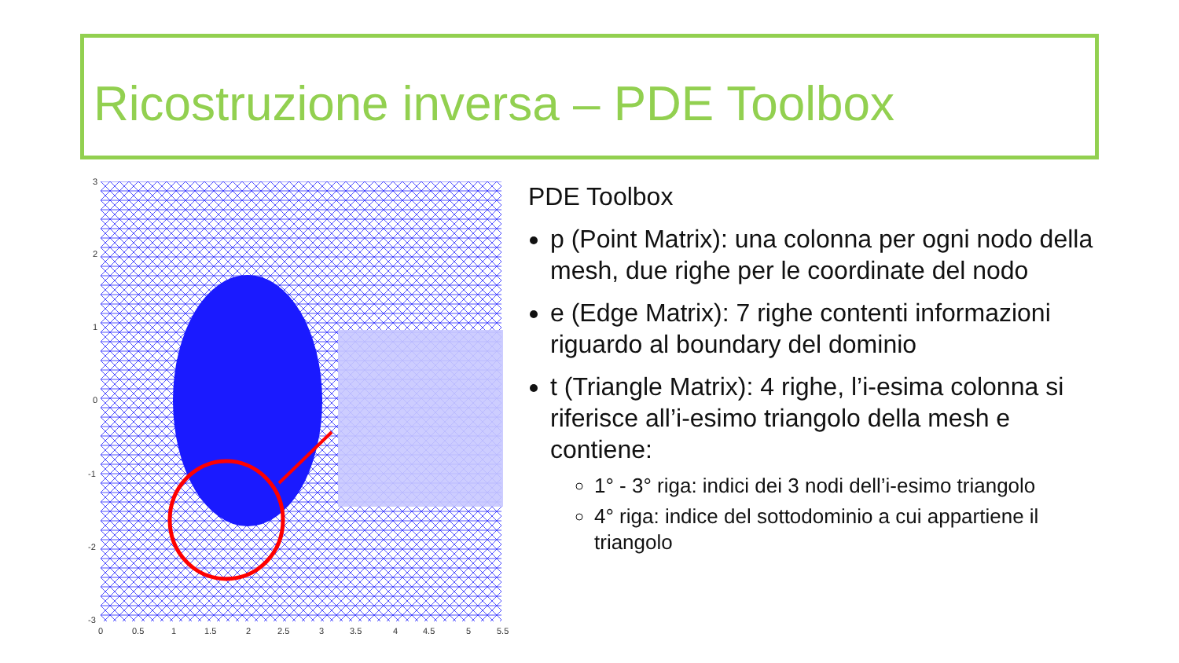Ricostruzione inversa – PDE Toolbox
3
2
1
0
-1
-2
-3
0
0.5
1
1.5
2
2.5
3
3.5
4
4.5
5
5.5
PDE Toolbox
p (Point Matrix): una colonna per ogni nodo della mesh, due righe per le coordinate del nodo
e (Edge Matrix): 7 righe contenti informazioni riguardo al boundary del dominio
t (Triangle Matrix): 4 righe, l’i-esima colonna si riferisce all’i-esimo triangolo della mesh e contiene:
1° - 3° riga: indici dei 3 nodi dell’i-esimo triangolo
4° riga: indice del sottodominio a cui appartiene il triangolo